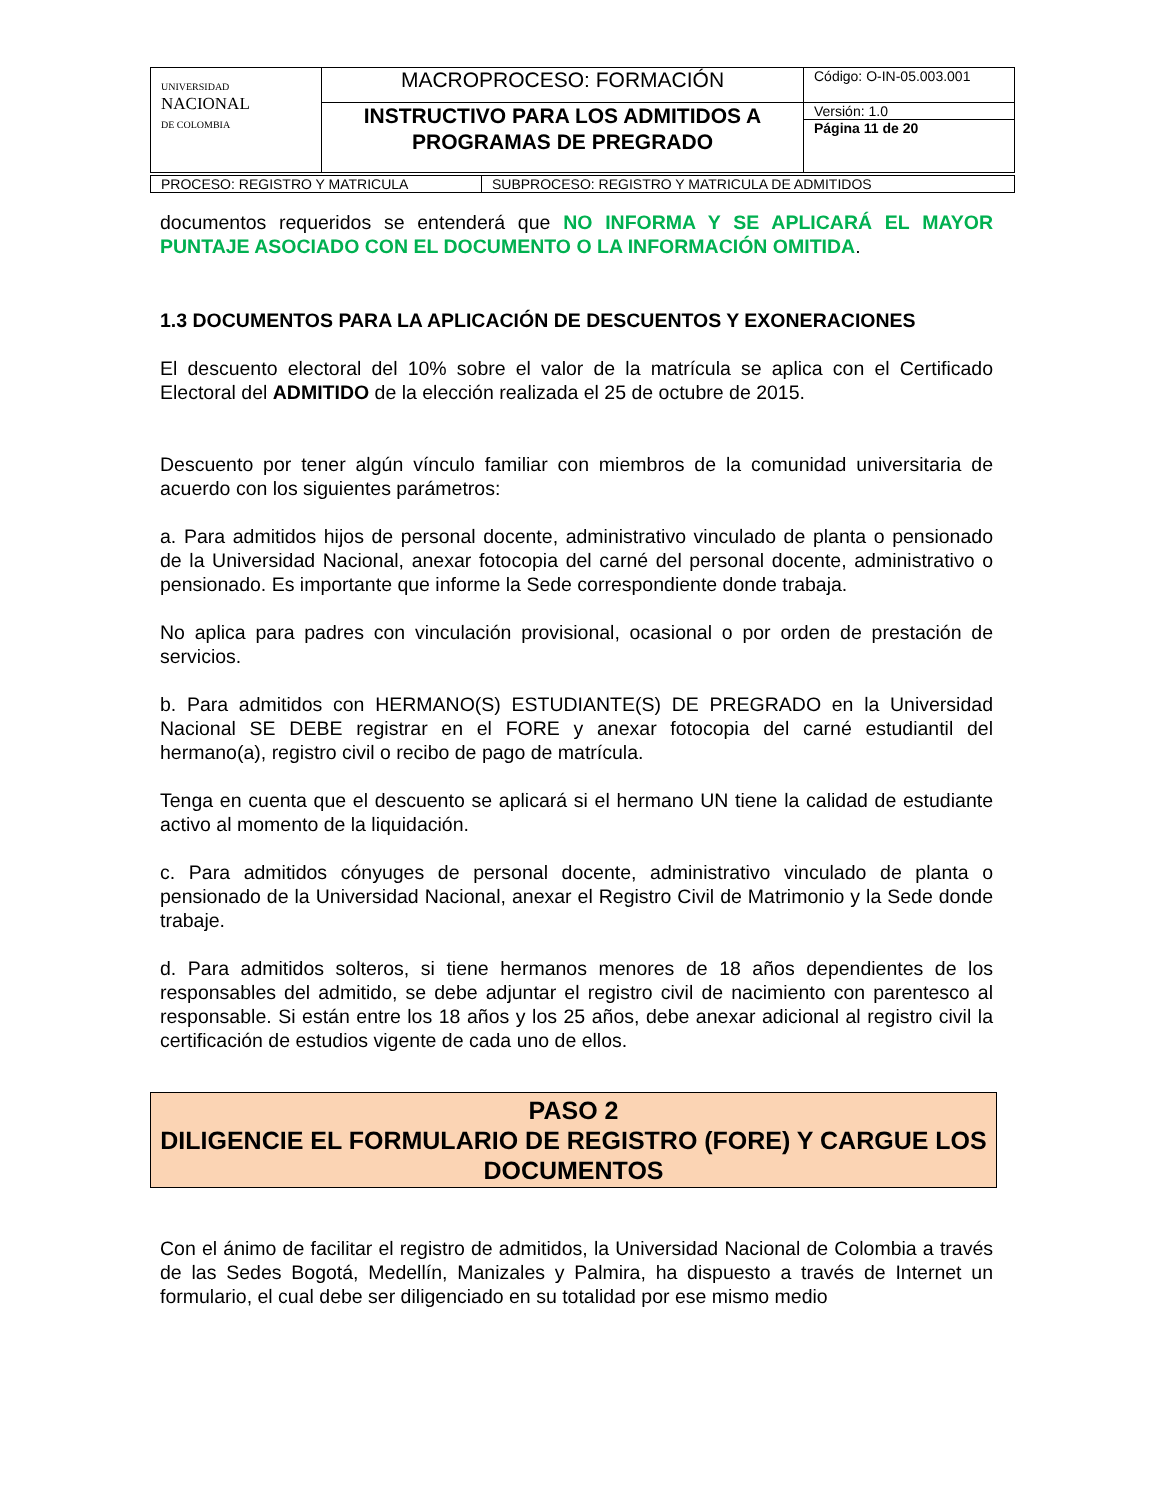| UNIVERSIDAD NACIONAL DE COLOMBIA | MACROPROCESO: FORMACIÓN | Código: O-IN-05.003.001 |
| | INSTRUCTIVO PARA LOS ADMITIDOS A PROGRAMAS DE PREGRADO | Versión: 1.0 |
| | | Página 11 de 20 |
| PROCESO: REGISTRO Y MATRICULA | SUBPROCESO: REGISTRO Y MATRICULA DE ADMITIDOS |
documentos requeridos se entenderá que NO INFORMA Y SE APLICARÁ EL MAYOR PUNTAJE ASOCIADO CON EL DOCUMENTO O LA INFORMACIÓN OMITIDA.
1.3 DOCUMENTOS PARA LA APLICACIÓN DE DESCUENTOS Y EXONERACIONES
El descuento electoral del 10% sobre el valor de la matrícula se aplica con el Certificado Electoral del ADMITIDO de la elección realizada el 25 de octubre de 2015.
Descuento por tener algún vínculo familiar con miembros de la comunidad universitaria de acuerdo con los siguientes parámetros:
a. Para admitidos hijos de personal docente, administrativo vinculado de planta o pensionado de la Universidad Nacional, anexar fotocopia del carné del personal docente, administrativo o pensionado. Es importante que informe la Sede correspondiente donde trabaja.
No aplica para padres con vinculación provisional, ocasional o por orden de prestación de servicios.
b. Para admitidos con HERMANO(S) ESTUDIANTE(S) DE PREGRADO en la Universidad Nacional SE DEBE registrar en el FORE y anexar fotocopia del carné estudiantil del hermano(a), registro civil o recibo de pago de matrícula.
Tenga en cuenta que el descuento se aplicará si el hermano UN tiene la calidad de estudiante activo al momento de la liquidación.
c. Para admitidos cónyuges de personal docente, administrativo vinculado de planta o pensionado de la Universidad Nacional, anexar el Registro Civil de Matrimonio y la Sede donde trabaje.
d. Para admitidos solteros, si tiene hermanos menores de 18 años dependientes de los responsables del admitido, se debe adjuntar el registro civil de nacimiento con parentesco al responsable. Si están entre los 18 años y los 25 años, debe anexar adicional al registro civil la certificación de estudios vigente de cada uno de ellos.
PASO 2
DILIGENCIE EL FORMULARIO DE REGISTRO (FORE) Y CARGUE LOS DOCUMENTOS
Con el ánimo de facilitar el registro de admitidos, la Universidad Nacional de Colombia a través de las Sedes Bogotá, Medellín, Manizales y Palmira, ha dispuesto a través de Internet un formulario, el cual debe ser diligenciado en su totalidad por ese mismo medio